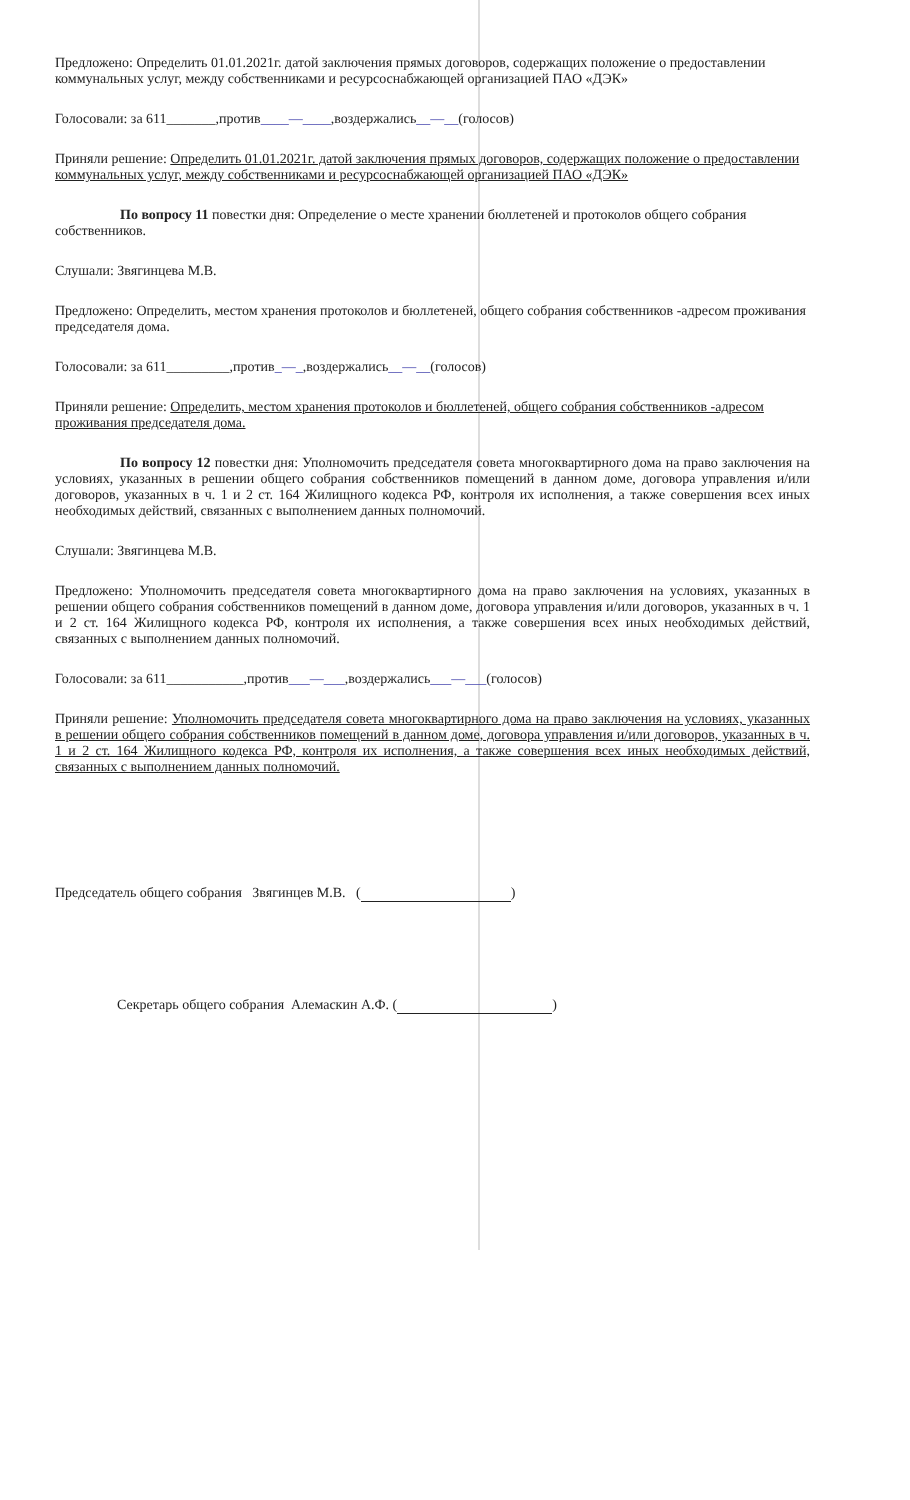Предложено: Определить 01.01.2021г. датой заключения прямых договоров, содержащих положение о предоставлении коммунальных услуг, между собственниками и ресурсоснабжающей организацией ПАО «ДЭК»
Голосовали: за 611_______,против____—____,воздержались__—__(голосов)
Приняли решение: Определить 01.01.2021г. датой заключения прямых договоров, содержащих положение о предоставлении коммунальных услуг, между собственниками и ресурсоснабжающей организацией ПАО «ДЭК»
По вопросу 11 повестки дня: Определение о месте хранении бюллетеней и протоколов общего собрания собственников.
Слушали: Звягинцева М.В.
Предложено: Определить, местом хранения протоколов и бюллетеней, общего собрания собственников -адресом проживания председателя дома.
Голосовали: за 611_________,против_—_,воздержались__—__(голосов)
Приняли решение: Определить, местом хранения протоколов и бюллетеней, общего собрания собственников -адресом проживания председателя дома.
По вопросу 12 повестки дня: Уполномочить председателя совета многоквартирного дома на право заключения на условиях, указанных в решении общего собрания собственников помещений в данном доме, договора управления и/или договоров, указанных в ч. 1 и 2 ст. 164 Жилищного кодекса РФ, контроля их исполнения, а также совершения всех иных необходимых действий, связанных с выполнением данных полномочий.
Слушали: Звягинцева М.В.
Предложено: Уполномочить председателя совета многоквартирного дома на право заключения на условиях, указанных в решении общего собрания собственников помещений в данном доме, договора управления и/или договоров, указанных в ч. 1 и 2 ст. 164 Жилищного кодекса РФ, контроля их исполнения, а также совершения всех иных необходимых действий, связанных с выполнением данных полномочий.
Голосовали: за 611___________,против___—___,воздержались___—___(голосов)
Приняли решение: Уполномочить председателя совета многоквартирного дома на право заключения на условиях, указанных в решении общего собрания собственников помещений в данном доме, договора управления и/или договоров, указанных в ч. 1 и 2 ст. 164 Жилищного кодекса РФ, контроля их исполнения, а также совершения всех иных необходимых действий, связанных с выполнением данных полномочий.
Председатель общего собрания Звягинцев М.В. ( )
Секретарь общего собрания Алемаскин А.Ф. ( )